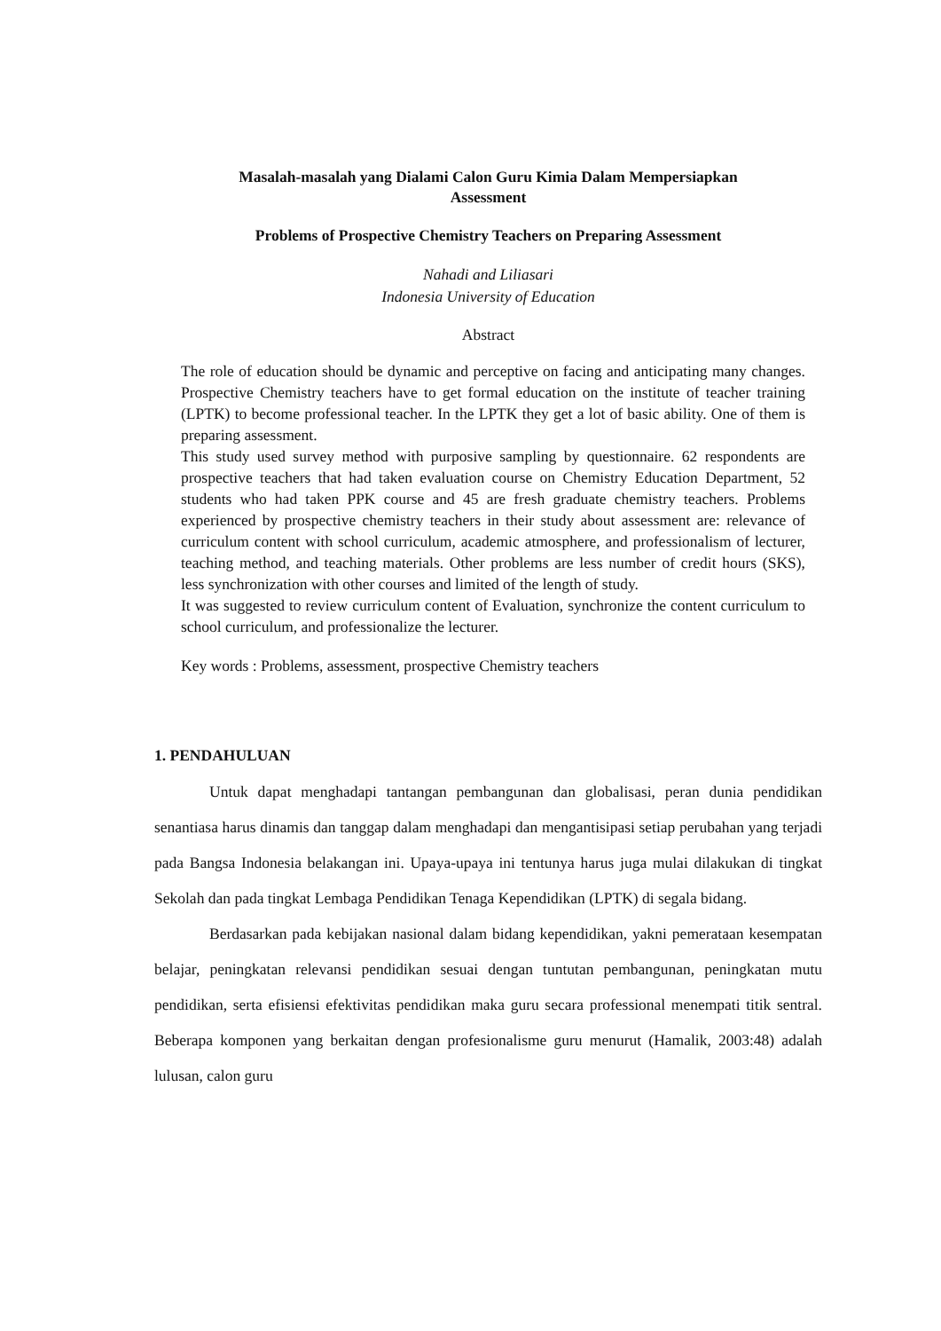Masalah-masalah yang Dialami Calon Guru Kimia Dalam Mempersiapkan
Assessment
Problems of Prospective Chemistry Teachers on Preparing Assessment
Nahadi and Liliasari
Indonesia University of Education
Abstract
The role of education should be dynamic and perceptive on facing and anticipating many changes. Prospective Chemistry teachers have to get formal education on the institute of teacher training (LPTK) to become professional teacher. In the LPTK they get a lot of basic ability. One of them is preparing assessment.
This study used survey method with purposive sampling by questionnaire. 62 respondents are prospective teachers that had taken evaluation course on Chemistry Education Department, 52 students who had taken PPK course and 45 are fresh graduate chemistry teachers. Problems experienced by prospective chemistry teachers in their study about assessment are: relevance of curriculum content with school curriculum, academic atmosphere, and professionalism of lecturer, teaching method, and teaching materials. Other problems are less number of credit hours (SKS), less synchronization with other courses and limited of the length of study.
It was suggested to review curriculum content of Evaluation, synchronize the content curriculum to school curriculum, and professionalize the lecturer.
Key words : Problems, assessment, prospective Chemistry teachers
1. PENDAHULUAN
Untuk dapat menghadapi tantangan pembangunan dan globalisasi, peran dunia pendidikan senantiasa harus dinamis dan tanggap dalam menghadapi dan mengantisipasi setiap perubahan yang terjadi pada Bangsa Indonesia belakangan ini. Upaya-upaya ini tentunya harus juga mulai dilakukan di tingkat Sekolah dan pada tingkat Lembaga Pendidikan Tenaga Kependidikan (LPTK) di segala bidang.
Berdasarkan pada kebijakan nasional dalam bidang kependidikan, yakni pemerataan kesempatan belajar, peningkatan relevansi pendidikan sesuai dengan tuntutan pembangunan, peningkatan mutu pendidikan, serta efisiensi efektivitas pendidikan maka guru secara professional menempati titik sentral. Beberapa komponen yang berkaitan dengan profesionalisme guru menurut (Hamalik, 2003:48) adalah lulusan, calon guru